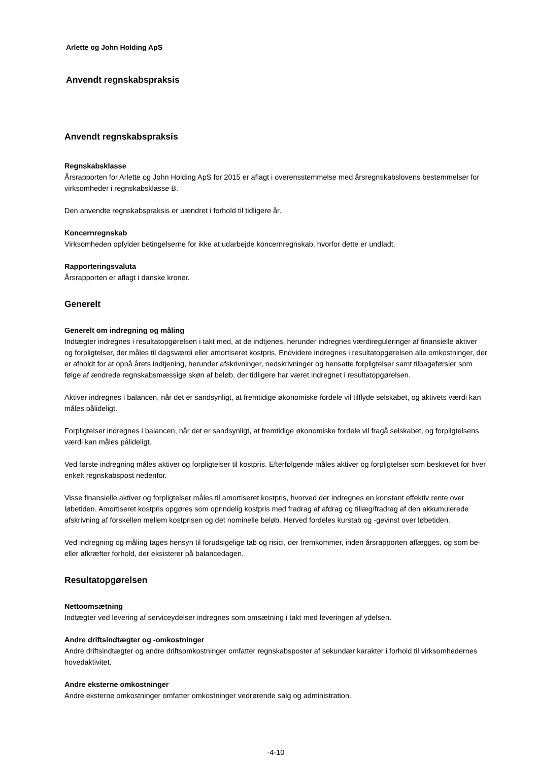Arlette og John Holding ApS
Anvendt regnskabspraksis
Anvendt regnskabspraksis
Regnskabsklasse
Årsrapporten for Arlette og John Holding ApS for 2015 er aflagt i overensstemmelse med årsregnskabslovens bestemmelser for virksomheder i regnskabsklasse B.
Den anvendte regnskabspraksis er uændret i forhold til tidligere år.
Koncernregnskab
Virksomheden opfylder betingelserne for ikke at udarbejde koncernregnskab, hvorfor dette er undladt.
Rapporteringsvaluta
Årsrapporten er aflagt i danske kroner.
Generelt
Generelt om indregning og måling
Indtægter indregnes i resultatopgørelsen i takt med, at de indtjenes, herunder indregnes værdireguleringer af finansielle aktiver og forpligtelser, der måles til dagsværdi eller amortiseret kostpris. Endvidere indregnes i resultatopgørelsen alle omkostninger, der er afholdt for at opnå årets indtjening, herunder afskrivninger, nedskrivninger og hensatte forpligtelser samt tilbageførsler som følge af ændrede regnskabsmæssige skøn af beløb, der tidligere har været indregnet i resultatopgørelsen.
Aktiver indregnes i balancen, når det er sandsynligt, at fremtidige økonomiske fordele vil tilflyde selskabet, og aktivets værdi kan måles pålideligt.
Forpligtelser indregnes i balancen, når det er sandsynligt, at fremtidige økonomiske fordele vil fragå selskabet, og forpligtelsens værdi kan måles pålideligt.
Ved første indregning måles aktiver og forpligtelser til kostpris. Efterfølgende måles aktiver og forpligtelser som beskrevet for hver enkelt regnskabspost nedenfor.
Visse finansielle aktiver og forpligtelser måles til amortiseret kostpris, hvorved der indregnes en konstant effektiv rente over løbetiden. Amortiseret kostpris opgøres som oprindelig kostpris med fradrag af afdrag og tillæg/fradrag af den akkumulerede afskrivning af forskellen mellem kostprisen og det nominelle beløb. Herved fordeles kurstab og -gevinst over løbetiden.
Ved indregning og måling tages hensyn til forudsigelige tab og risici, der fremkommer, inden årsrapporten aflægges, og som be- eller afkræfter forhold, der eksisterer på balancedagen.
Resultatopgørelsen
Nettoomsætning
Indtægter ved levering af serviceydelser indregnes som omsætning i takt med leveringen af ydelsen.
Andre driftsindtægter og -omkostninger
Andre driftsindtægter og andre driftsomkostninger omfatter regnskabsposter af sekundær karakter i forhold til virksomhedernes hovedaktivitet.
Andre eksterne omkostninger
Andre eksterne omkostninger omfatter omkostninger vedrørende salg og administration.
-4-10